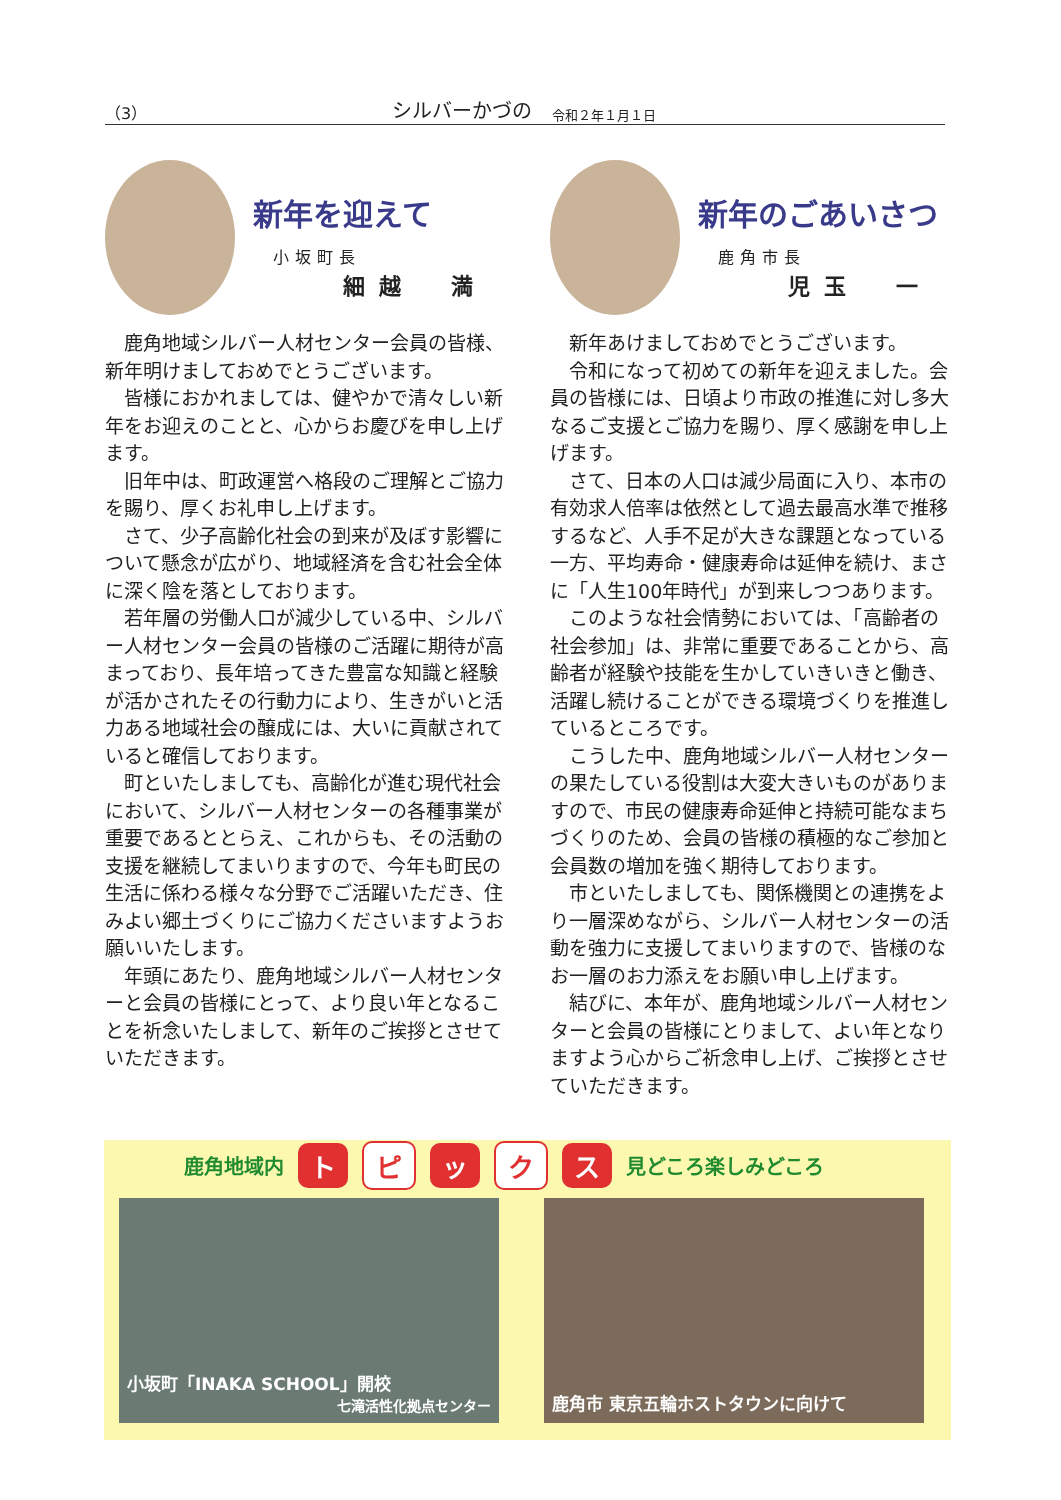（3） シルバーかづの 令和２年１月１日
新年を迎えて
小坂町長
細越　満
鹿角地域シルバー人材センター会員の皆様、新年明けましておめでとうございます。
皆様におかれましては、健やかで清々しい新年をお迎えのことと、心からお慶びを申し上げます。
旧年中は、町政運営へ格段のご理解とご協力を賜り、厚くお礼申し上げます。
さて、少子高齢化社会の到来が及ぼす影響について懸念が広がり、地域経済を含む社会全体に深く陰を落としております。
若年層の労働人口が減少している中、シルバー人材センター会員の皆様のご活躍に期待が高まっており、長年培ってきた豊富な知識と経験が活かされたその行動力により、生きがいと活力ある地域社会の醸成には、大いに貢献されていると確信しております。
町といたしましても、高齢化が進む現代社会において、シルバー人材センターの各種事業が重要であるととらえ、これからも、その活動の支援を継続してまいりますので、今年も町民の生活に係わる様々な分野でご活躍いただき、住みよい郷土づくりにご協力くださいますようお願いいたします。
年頭にあたり、鹿角地域シルバー人材センターと会員の皆様にとって、より良い年となることを祈念いたしまして、新年のご挨拶とさせていただきます。
新年のごあいさつ
鹿角市長
児玉　一
新年あけましておめでとうございます。
令和になって初めての新年を迎えました。会員の皆様には、日頃より市政の推進に対し多大なるご支援とご協力を賜り、厚く感謝を申し上げます。
さて、日本の人口は減少局面に入り、本市の有効求人倍率は依然として過去最高水準で推移するなど、人手不足が大きな課題となっている一方、平均寿命・健康寿命は延伸を続け、まさに「人生100年時代」が到来しつつあります。
このような社会情勢においては、「高齢者の社会参加」は、非常に重要であることから、高齢者が経験や技能を生かしていきいきと働き、活躍し続けることができる環境づくりを推進しているところです。
こうした中、鹿角地域シルバー人材センターの果たしている役割は大変大きいものがありますので、市民の健康寿命延伸と持続可能なまちづくりのため、会員の皆様の積極的なご参加と会員数の増加を強く期待しております。
市といたしましても、関係機関との連携をより一層深めながら、シルバー人材センターの活動を強力に支援してまいりますので、皆様のなお一層のお力添えをお願い申し上げます。
結びに、本年が、鹿角地域シルバー人材センターと会員の皆様にとりまして、よい年となりますよう心からご祈念申し上げ、ご挨拶とさせていただきます。
鹿角地域内 ト ピ ッ ク ス 見どころ楽しみどころ
小坂町「INAKA SCHOOL」開校
七滝活性化拠点センター
鹿角市 東京五輪ホストタウンに向けて